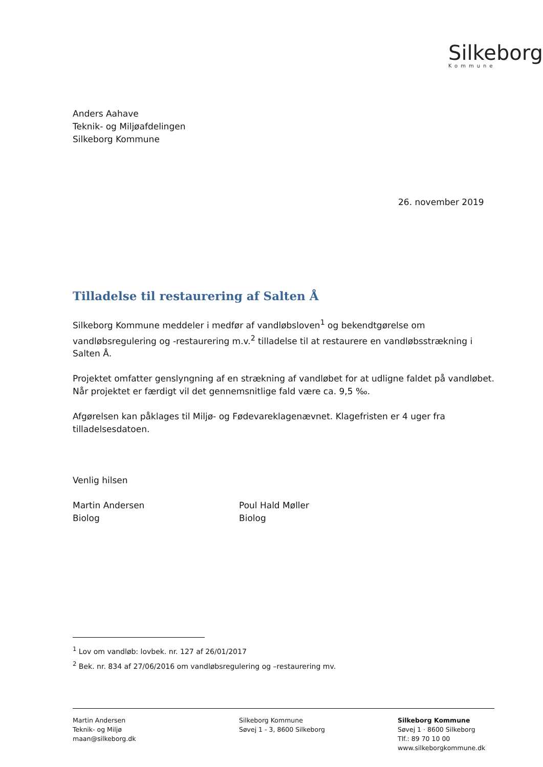Silkeborg
Kommune
Anders Aahave
Teknik- og Miljøafdelingen
Silkeborg Kommune
26. november 2019
Tilladelse til restaurering af Salten Å
Silkeborg Kommune meddeler i medfør af vandløbsloven<sup>1</sup> og bekendtgørelse om vandløbsregulering og -restaurering m.v.<sup>2</sup> tilladelse til at restaurere en vandløbsstrækning i Salten Å.
Projektet omfatter genslyngning af en strækning af vandløbet for at udligne faldet på vandløbet. Når projektet er færdigt vil det gennemsnitlige fald være ca. 9,5 ‰.
Afgørelsen kan påklages til Miljø- og Fødevareklagenævnet. Klagefristen er 4 uger fra tilladelsesdatoen.
Venlig hilsen
Martin Andersen
Biolog
Poul Hald Møller
Biolog
<sup>1</sup> Lov om vandløb: lovbek. nr. 127 af 26/01/2017
<sup>2</sup> Bek. nr. 834 af 27/06/2016 om vandløbsregulering og –restaurering mv.
Martin Andersen
Teknik- og Miljø
maan@silkeborg.dk
Silkeborg Kommune
Søvej 1 - 3, 8600 Silkeborg
Silkeborg Kommune
Søvej 1 · 8600 Silkeborg
Tlf.: 89 70 10 00
www.silkeborgkommune.dk